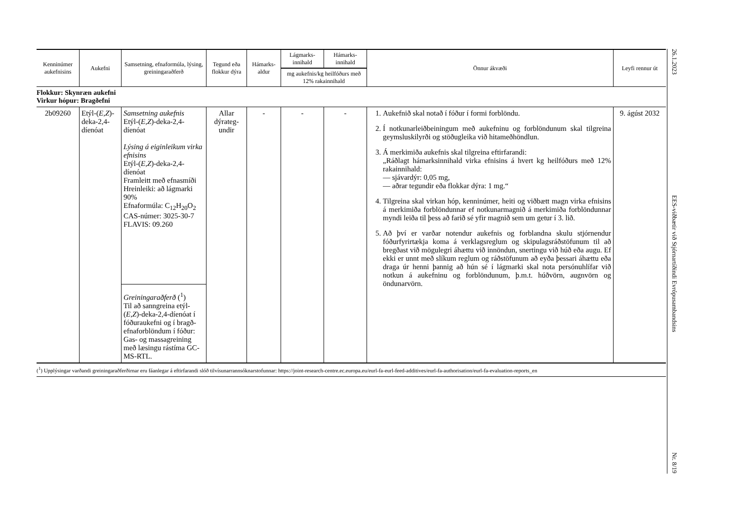| Kenninúmer aukefnisins | Aukefni | Samsetning, efnaformúla, lýsing, greiningaraðferð | Tegund eða flokkur dýra | Hámarks-aldur | Lágmarks-innihald | Hámarks-innihald | Önnur ákvæði | Leyfi rennur út |
| --- | --- | --- | --- | --- | --- | --- | --- | --- |
| | | | | | mg aukefnis/kg heilfóðurs með 12% rakainnihald | | | |
| Flokkur: Skynræn aukefni Virkur hópur: Bragðefni | | | | | | | | |
| 2b09260 | Etýl-( E,Z )-deka-2,4-díenóat | Samsetning aukefnis Etýl-( E,Z )-deka-2,4-díenóat Lýsing á eiginleikum virka efnisins Etýl-( E,Z )-deka-2,4-díenóat Framleitt með efnasmíði Hreinleiki: að lágmarki 90% Efnaformúla: C<sub>12</sub>H<sub>20</sub>O<sub>2</sub> CAS-númer: 3025-30-7 FLAVIS: 09.260 Greiningaraðferð (<sup>1</sup>) Til að sanngreina etýl-( E,Z )-deka-2,4-díenóat í fóðuraukefni og í bragð-efnaforblöndum í fóður: Gas- og massagreining með læsingu rástíma GC-MS-RTL. | Allar dýrateg-undir | - | - | - | 1. Aukefnið skal notað í fóður í formi forblöndu. 2. Í notkunarleiðbeiningum með aukefninu og forblöndunum skal tilgreina geymsluskilyrði og stöðugleika við hitameðhöndlun. 3. Á merkimiða aukefnis skal tilgreina eftirfarandi: „Ráðlagt hámarksinnihald virka efnisins á hvert kg heilfóðurs með 12% rakainnihald: — sjávardýr: 0,05 mg, — aðrar tegundir eða flokkar dýra: 1 mg.“ 4. Tilgreina skal virkan hóp, kenninúmer, heiti og viðbætt magn virka efnisins á merkimiða forblöndunnar ef notkunarmagnið á merkimiða forblöndunnar myndi leiða til þess að farið sé yfir magnið sem um getur í 3. lið. 5. Að því er varðar notendur aukefnis og forblandna skulu stjórnendur fóðurfyrirtækja koma á verklagsreglum og skipulagsráðstöfunum til að bregðast við mögulegri áhættu við innöndun, snertingu við húð eða augu. Ef ekki er unnt með slíkum reglum og ráðstöfunum að eyða þessari áhættu eða draga úr henni þannig að hún sé í lágmarki skal nota persónuhlífar við notkun á aukefninu og forblöndunum, þ.m.t. húðvörn, augnvörn og öndunarvörn. | 9. ágúst 2032 |
(<sup>1</sup>) Upplýsingar varðandi greiningaraðferðirnar eru fáanlegar á eftirfarandi slóð tilvísunarrannsóknarstofunnar: https://joint-research-centre.ec.europa.eu/eurl-fa-eurl-feed-additives/eurl-fa-authorisation/eurl-fa-evaluation-reports_en
26.1.2023
EES-viðbætir við Stjórnartíðindi Evrópusambandsins
Nr. 8/19